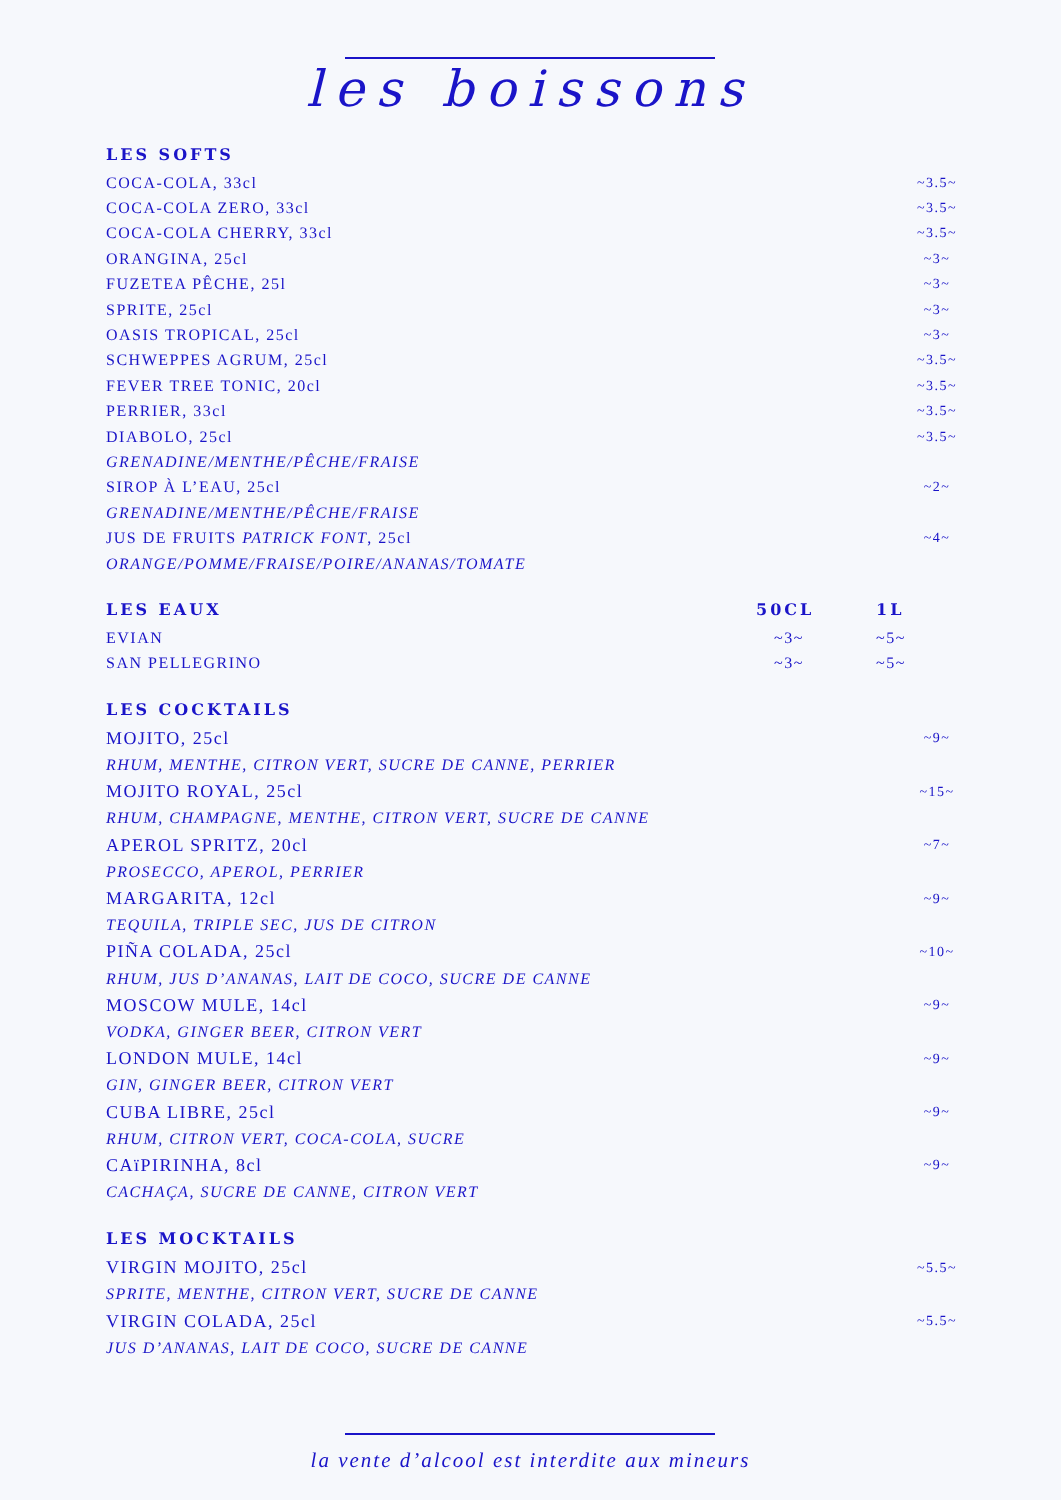les boissons
LES SOFTS
COCA-COLA, 33cl ~3.5~
COCA-COLA ZERO, 33cl ~3.5~
COCA-COLA CHERRY, 33cl ~3.5~
ORANGINA, 25cl ~3~
FUZETEA PÊCHE, 25l ~3~
SPRITE, 25cl ~3~
OASIS TROPICAL, 25cl ~3~
SCHWEPPES AGRUM, 25cl ~3.5~
FEVER TREE TONIC, 20cl ~3.5~
PERRIER, 33cl ~3.5~
DIABOLO, 25cl ~3.5~
GRENADINE/MENTHE/PÊCHE/FRAISE
SIROP À L’EAU, 25cl ~2~
GRENADINE/MENTHE/PÊCHE/FRAISE
JUS DE FRUITS PATRICK FONT, 25cl ~4~
ORANGE/POMME/FRAISE/POIRE/ANANAS/TOMATE
LES EAUX
50CL 1L
EVIAN ~3~ ~5~
SAN PELLEGRINO ~3~ ~5~
LES COCKTAILS
MOJITO, 25cl ~9~
RHUM, MENTHE, CITRON VERT, SUCRE DE CANNE, PERRIER
MOJITO ROYAL, 25cl ~15~
RHUM, CHAMPAGNE, MENTHE, CITRON VERT, SUCRE DE CANNE
APEROL SPRITZ, 20cl ~7~
PROSECCO, APEROL, PERRIER
MARGARITA, 12cl ~9~
TEQUILA, TRIPLE SEC, JUS DE CITRON
PIÑA COLADA, 25cl ~10~
RHUM, JUS D’ANANAS, LAIT DE COCO, SUCRE DE CANNE
MOSCOW MULE, 14cl ~9~
VODKA, GINGER BEER, CITRON VERT
LONDON MULE, 14cl ~9~
GIN, GINGER BEER, CITRON VERT
CUBA LIBRE, 25cl ~9~
RHUM, CITRON VERT, COCA-COLA, SUCRE
CAïPIRINHA, 8cl ~9~
CACHAÇA, SUCRE DE CANNE, CITRON VERT
LES MOCKTAILS
VIRGIN MOJITO, 25cl ~5.5~
SPRITE, MENTHE, CITRON VERT, SUCRE DE CANNE
VIRGIN COLADA, 25cl ~5.5~
JUS D’ANANAS, LAIT DE COCO, SUCRE DE CANNE
la vente d’alcool est interdite aux mineurs